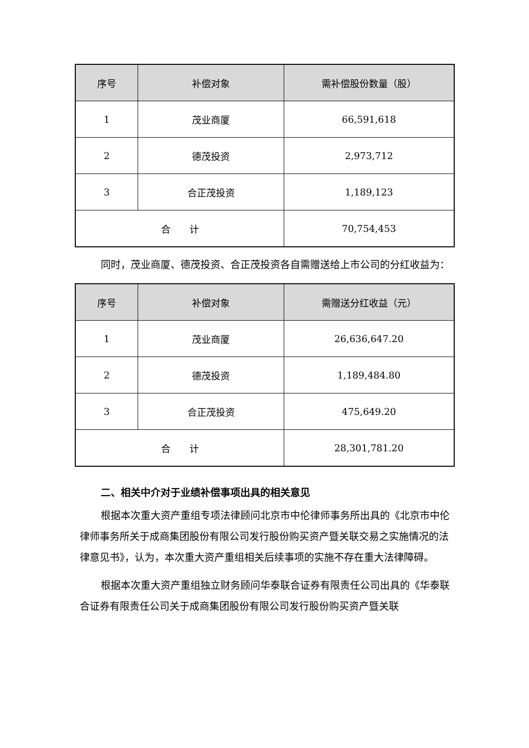| 序号 | 补偿对象 | 需补偿股份数量（股） |
| --- | --- | --- |
| 1 | 茂业商厦 | 66,591,618 |
| 2 | 德茂投资 | 2,973,712 |
| 3 | 合正茂投资 | 1,189,123 |
| 合 计 | | 70,754,453 |
同时，茂业商厦、德茂投资、合正茂投资各自需赠送给上市公司的分红收益为：
| 序号 | 补偿对象 | 需赠送分红收益（元） |
| --- | --- | --- |
| 1 | 茂业商厦 | 26,636,647.20 |
| 2 | 德茂投资 | 1,189,484.80 |
| 3 | 合正茂投资 | 475,649.20 |
| 合 计 | | 28,301,781.20 |
二、相关中介对于业绩补偿事项出具的相关意见
根据本次重大资产重组专项法律顾问北京市中伦律师事务所出具的《北京市中伦律师事务所关于成商集团股份有限公司发行股份购买资产暨关联交易之实施情况的法律意见书》，认为，本次重大资产重组相关后续事项的实施不存在重大法律障碍。
根据本次重大资产重组独立财务顾问华泰联合证券有限责任公司出具的《华泰联合证券有限责任公司关于成商集团股份有限公司发行股份购买资产暨关联